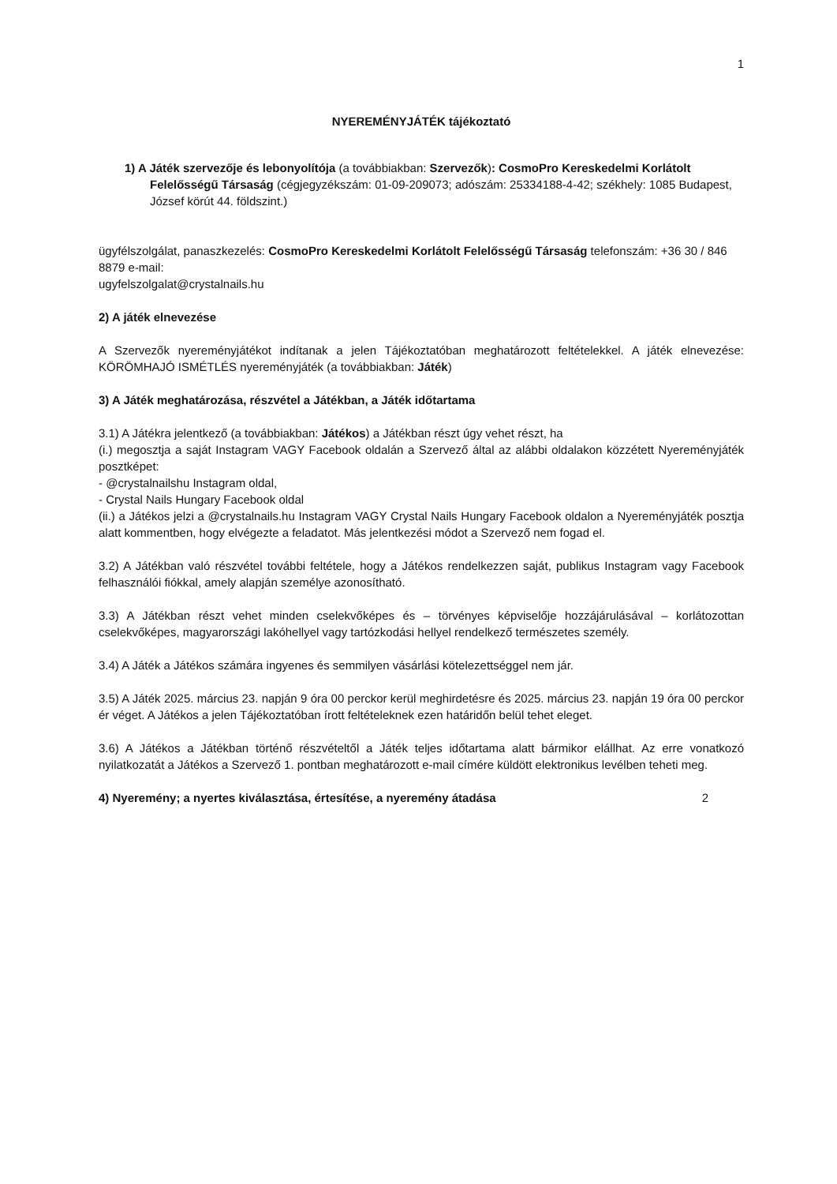1
NYEREMÉNYJÁTÉK tájékoztató
1) A Játék szervezője és lebonyolítója (a továbbiakban: Szervezők): CosmoPro Kereskedelmi Korlátolt Felelősségű Társaság (cégjegyzékszám: 01-09-209073; adószám: 25334188-4-42; székhely: 1085 Budapest, József körút 44. földszint.)
ügyfélszolgálat, panaszkezelés: CosmoPro Kereskedelmi Korlátolt Felelősségű Társaság telefonszám: +36 30 / 846 8879 e-mail:
ugyfelszolgalat@crystalnails.hu
2) A játék elnevezése
A Szervezők nyereményjátékot indítanak a jelen Tájékoztatóban meghatározott feltételekkel. A játék elnevezése: KÖRÖMHAJÓ ISMÉTLÉS nyereményjáték (a továbbiakban: Játék)
3) A Játék meghatározása, részvétel a Játékban, a Játék időtartama
3.1) A Játékra jelentkező (a továbbiakban: Játékos) a Játékban részt úgy vehet részt, ha
(i.) megosztja a saját Instagram VAGY Facebook oldalán a Szervező által az alábbi oldalakon közzétett Nyereményjáték posztképet:
- @crystalnailshu Instagram oldal,
- Crystal Nails Hungary Facebook oldal
(ii.) a Játékos jelzi a @crystalnails.hu Instagram VAGY Crystal Nails Hungary Facebook oldalon a Nyereményjáték posztja alatt kommentben, hogy elvégezte a feladatot. Más jelentkezési módot a Szervező nem fogad el.
3.2) A Játékban való részvétel további feltétele, hogy a Játékos rendelkezzen saját, publikus Instagram vagy Facebook felhasználói fiókkal, amely alapján személye azonosítható.
3.3) A Játékban részt vehet minden cselekvőképes és – törvényes képviselője hozzájárulásával – korlátozottan cselekvőképes, magyarországi lakóhellyel vagy tartózkodási hellyel rendelkező természetes személy.
3.4) A Játék a Játékos számára ingyenes és semmilyen vásárlási kötelezettséggel nem jár.
3.5) A Játék 2025. március 23. napján 9 óra 00 perckor kerül meghirdetésre és 2025. március 23. napján 19 óra 00 perckor ér véget. A Játékos a jelen Tájékoztatóban írott feltételeknek ezen határidőn belül tehet eleget.
3.6) A Játékos a Játékban történő részvételtől a Játék teljes időtartama alatt bármikor elállhat. Az erre vonatkozó nyilatkozatát a Játékos a Szervező 1. pontban meghatározott e-mail címére küldött elektronikus levélben teheti meg.
4) Nyeremény; a nyertes kiválasztása, értesítése, a nyeremény átadása 2